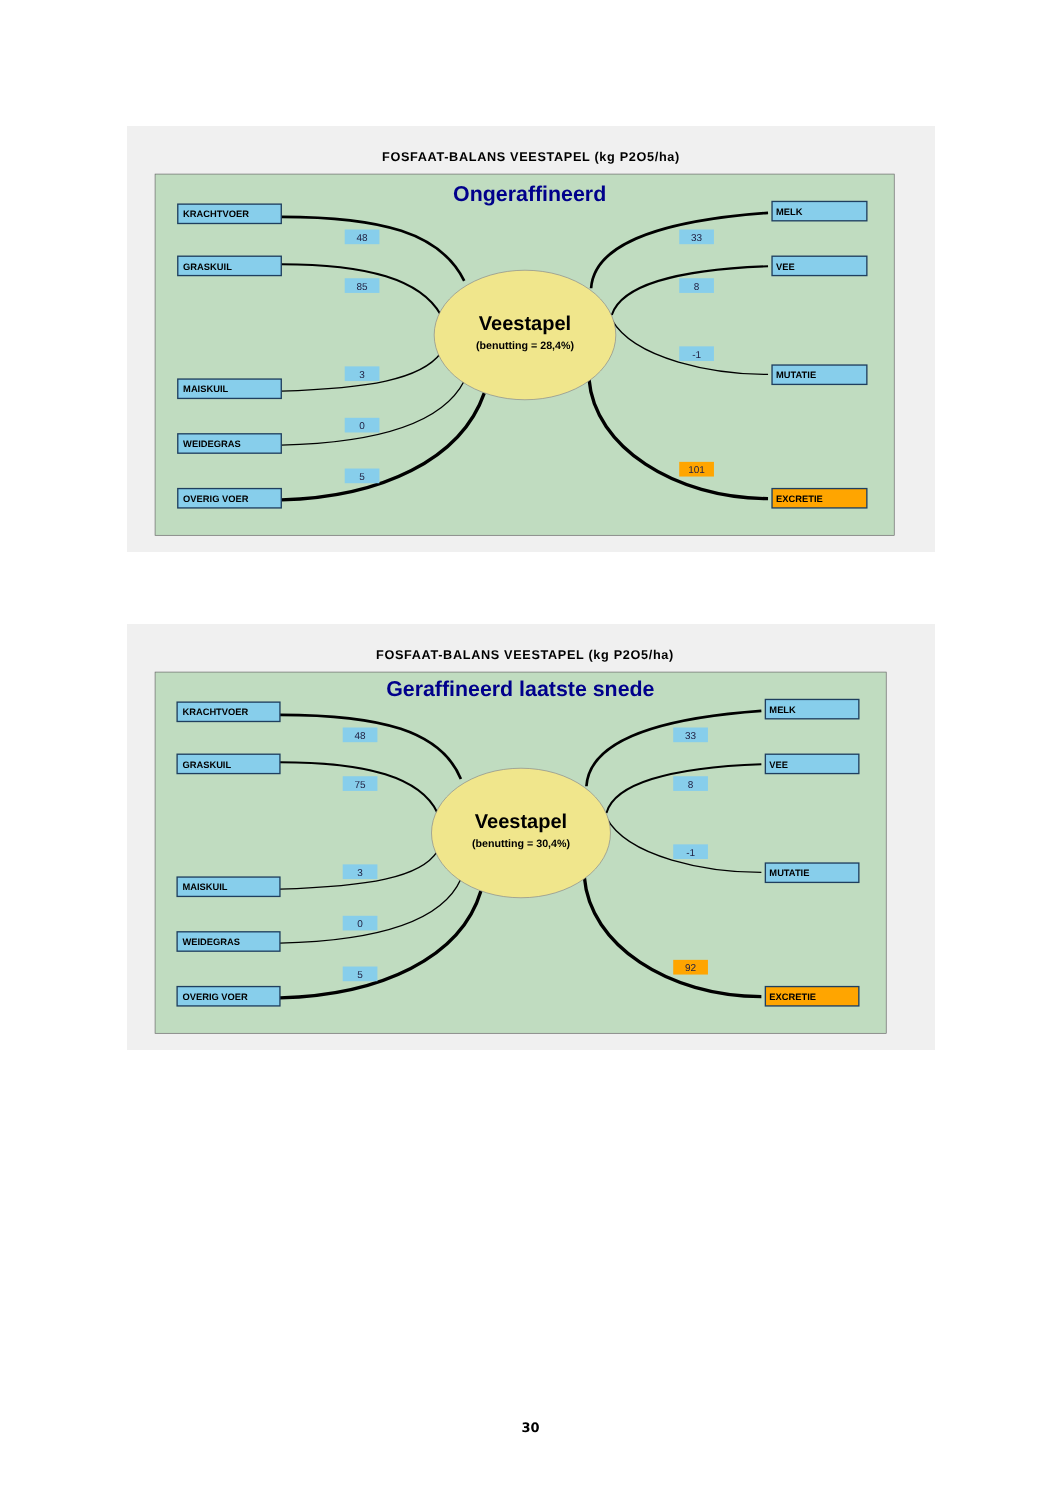FOSFAAT-BALANS VEESTAPEL (kg P2O5/ha)
Ongeraffineerd
Veestapel
(benutting = 28,4%)
KRACHTVOER
GRASKUIL
MAISKUIL
WEIDEGRAS
OVERIG VOER
48
85
3
0
5
MELK
VEE
MUTATIE
EXCRETIE
33
8
-1
101
FOSFAAT-BALANS VEESTAPEL (kg P2O5/ha)
Geraffineerd laatste snede
Veestapel
(benutting = 30,4%)
KRACHTVOER
GRASKUIL
MAISKUIL
WEIDEGRAS
OVERIG VOER
48
75
3
0
5
MELK
VEE
MUTATIE
EXCRETIE
33
8
-1
92
30